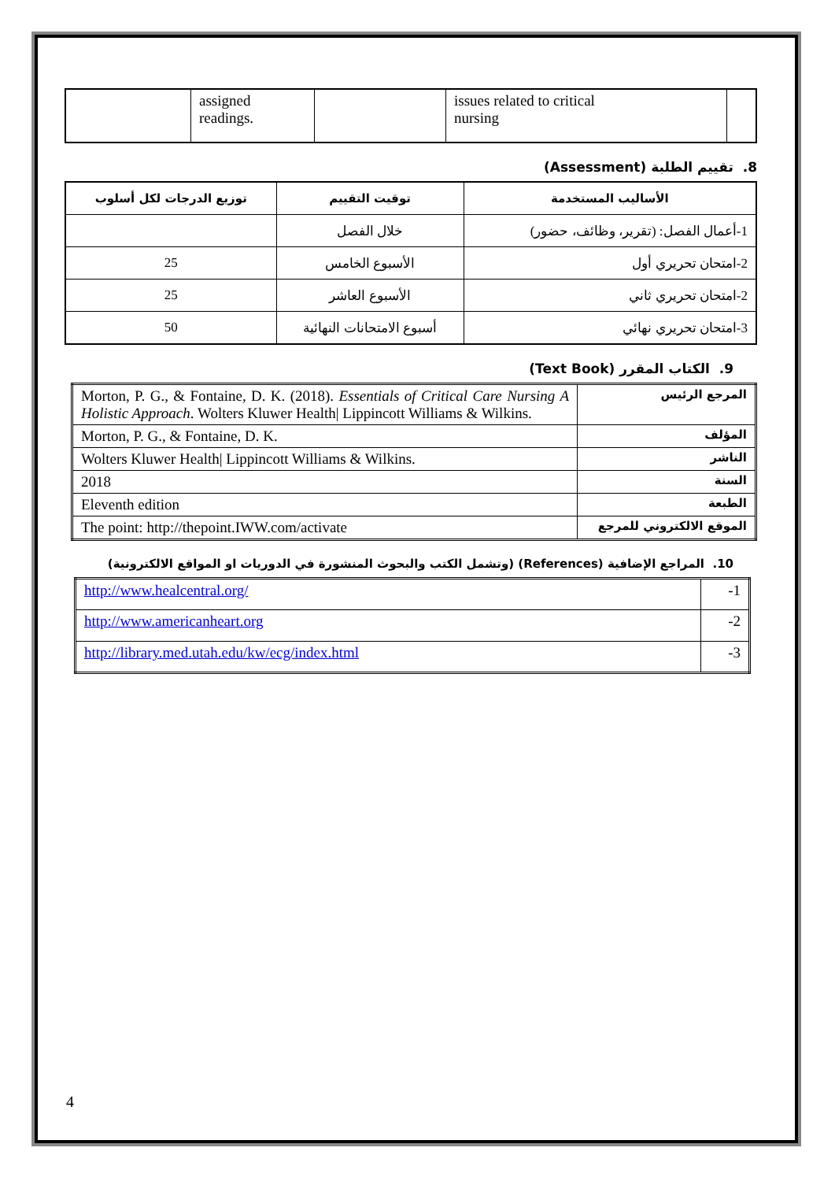| | assigned readings. | | issues related to critical nursing | |
8. تقييم الطلبة (Assessment)
| الأساليب المستخدمة | توقيت التقييم | توزيع الدرجات لكل أسلوب |
| --- | --- | --- |
| 1-أعمال الفصل: (تقرير، وظائف، حضور) | خلال الفصل | |
| 2-امتحان تحريري أول | الأسبوع الخامس | 25 |
| 2-امتحان تحريري ثاني | الأسبوع العاشر | 25 |
| 3-امتحان تحريري نهائي | أسبوع الامتحانات النهائية | 50 |
9. الكتاب المقرر (Text Book)
| Morton, P. G., & Fontaine, D. K. (2018). Essentials of Critical Care Nursing A Holistic Approach . Wolters Kluwer Health/ Lippincott Williams & Wilkins. | المرجع الرئيس |
| Morton, P. G., & Fontaine, D. K. | المؤلف |
| Wolters Kluwer Health/ Lippincott Williams & Wilkins. | الناشر |
| 2018 | السنة |
| Eleventh edition | الطبعة |
| The point: http://thepoint.IWW.com/activate | الموقع الالكتروني للمرجع |
10. المراجع الإضافية (References) (وتشمل الكتب والبحوث المنشورة في الدوريات او المواقع الالكترونية)
| http://www.healcentral.org/ | -1 |
| http://www.americanheart.org | -2 |
| http://library.med.utah.edu/kw/ecg/index.html | -3 |
4